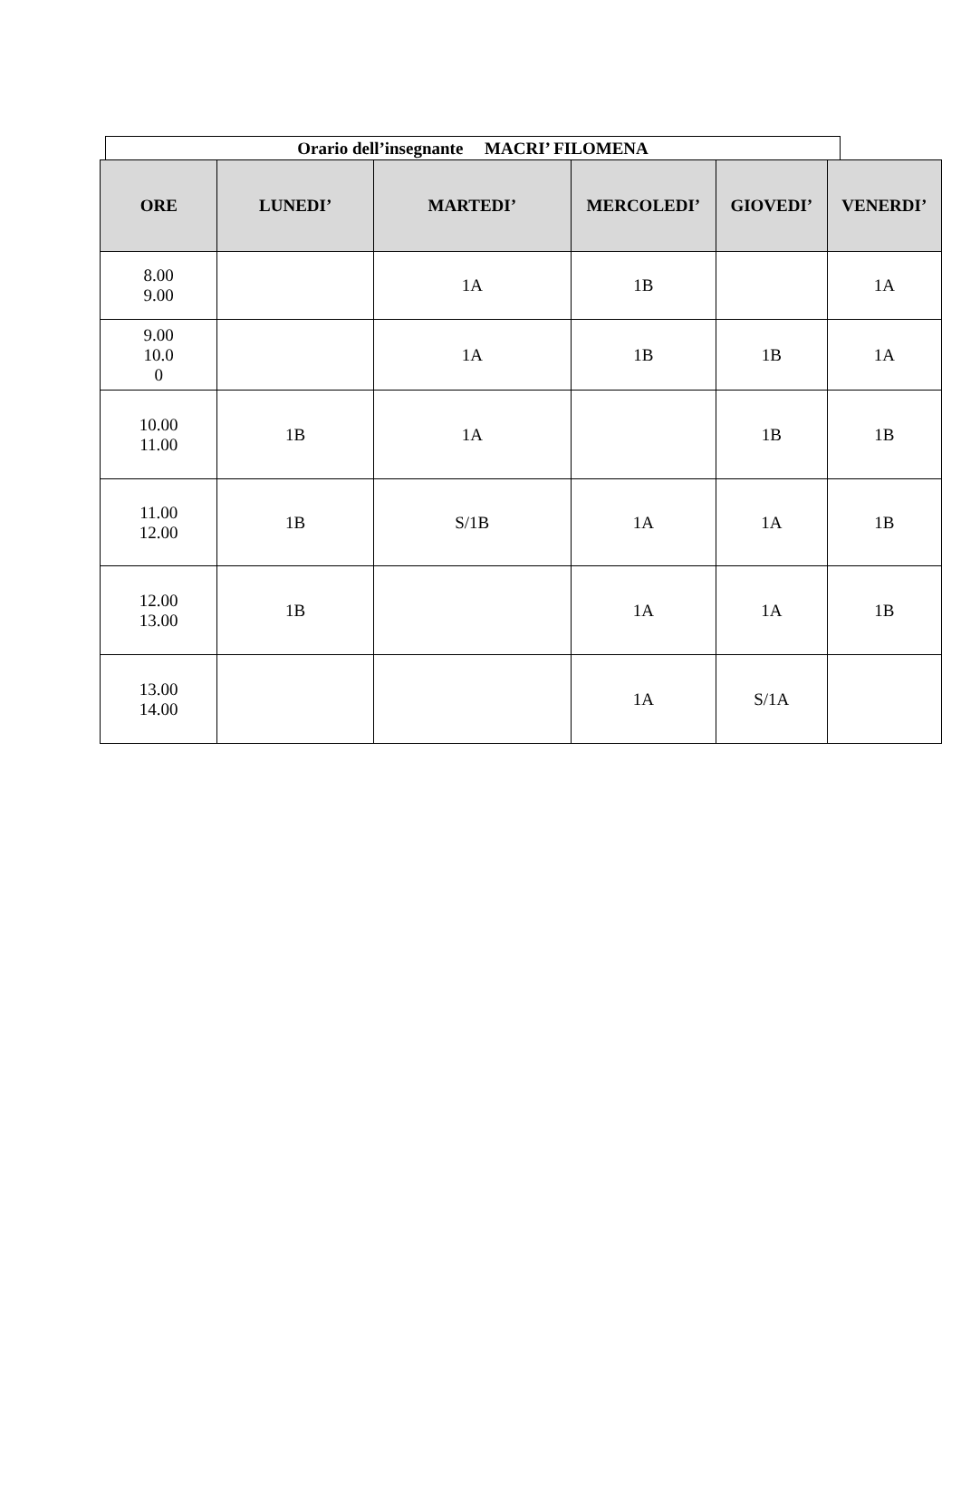Orario dell’insegnante MACRI’ FILOMENA
| ORE | LUNEDI’ | MARTEDI’ | MERCOLEDI’ | GIOVEDI’ | VENERDI’ |
| --- | --- | --- | --- | --- | --- |
| 8.00 9.00 | | 1A | 1B | | 1A |
| 9.00 10.0 0 | | 1A | 1B | 1B | 1A |
| 10.00 11.00 | 1B | 1A | | 1B | 1B |
| 11.00 12.00 | 1B | S/1B | 1A | 1A | 1B |
| 12.00 13.00 | 1B | | 1A | 1A | 1B |
| 13.00 14.00 | | | 1A | S/1A | |